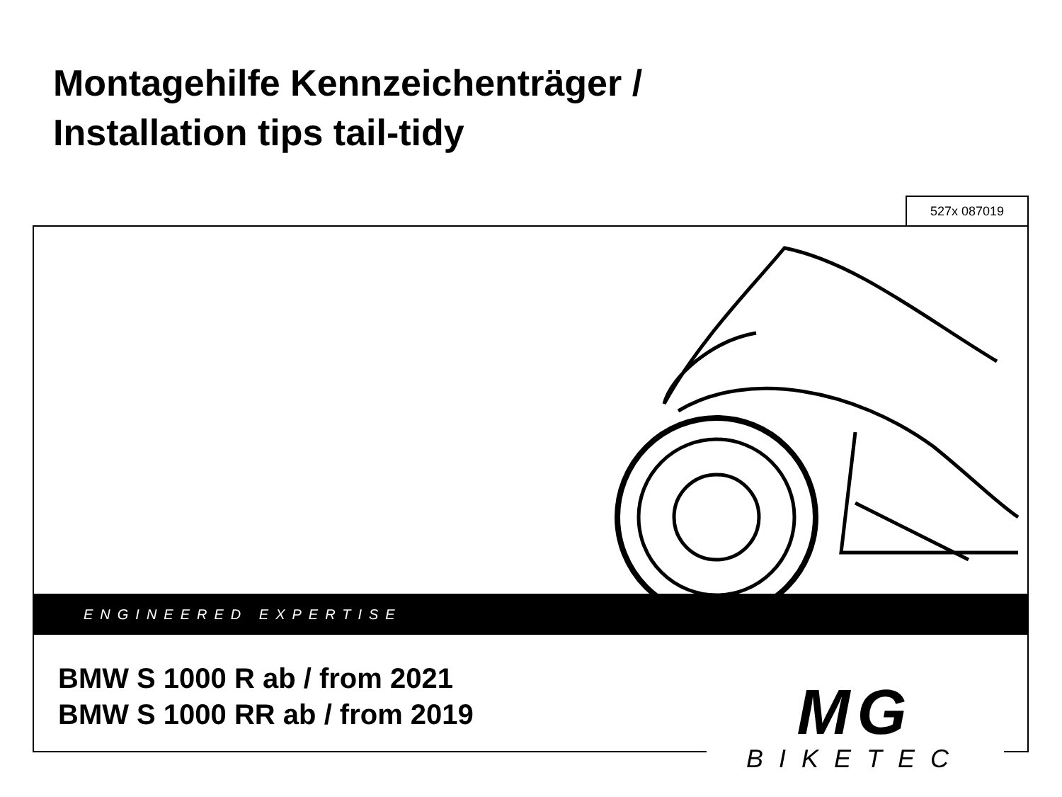Montagehilfe Kennzeichenträger /
Installation tips tail-tidy
527x 087019
ENGINEERED EXPERTISE
BMW S 1000 R ab / from 2021
BMW S 1000 RR ab / from 2019
MG
BIKETEC